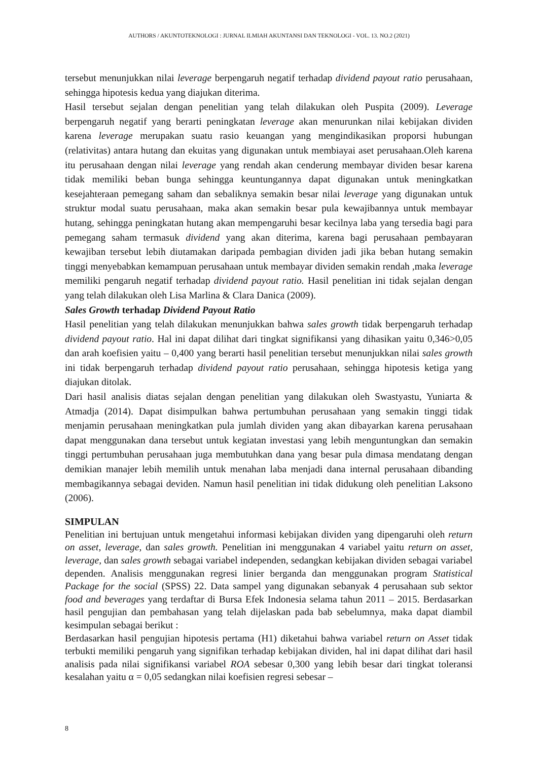AUTHORS / AKUNTOTEKNOLOGI : JURNAL ILMIAH AKUNTANSI DAN TEKNOLOGI - VOL. 13. NO.2 (2021)
tersebut menunjukkan nilai leverage berpengaruh negatif terhadap dividend payout ratio perusahaan, sehingga hipotesis kedua yang diajukan diterima.
Hasil tersebut sejalan dengan penelitian yang telah dilakukan oleh Puspita (2009). Leverage berpengaruh negatif yang berarti peningkatan leverage akan menurunkan nilai kebijakan dividen karena leverage merupakan suatu rasio keuangan yang mengindikasikan proporsi hubungan (relativitas) antara hutang dan ekuitas yang digunakan untuk membiayai aset perusahaan.Oleh karena itu perusahaan dengan nilai leverage yang rendah akan cenderung membayar dividen besar karena tidak memiliki beban bunga sehingga keuntungannya dapat digunakan untuk meningkatkan kesejahteraan pemegang saham dan sebaliknya semakin besar nilai leverage yang digunakan untuk struktur modal suatu perusahaan, maka akan semakin besar pula kewajibannya untuk membayar hutang, sehingga peningkatan hutang akan mempengaruhi besar kecilnya laba yang tersedia bagi para pemegang saham termasuk dividend yang akan diterima, karena bagi perusahaan pembayaran kewajiban tersebut lebih diutamakan daripada pembagian dividen jadi jika beban hutang semakin tinggi menyebabkan kemampuan perusahaan untuk membayar dividen semakin rendah ,maka leverage memiliki pengaruh negatif terhadap dividend payout ratio. Hasil penelitian ini tidak sejalan dengan yang telah dilakukan oleh Lisa Marlina & Clara Danica (2009).
Sales Growth terhadap Dividend Payout Ratio
Hasil penelitian yang telah dilakukan menunjukkan bahwa sales growth tidak berpengaruh terhadap dividend payout ratio. Hal ini dapat dilihat dari tingkat signifikansi yang dihasikan yaitu 0,346>0,05 dan arah koefisien yaitu – 0,400 yang berarti hasil penelitian tersebut menunjukkan nilai sales growth ini tidak berpengaruh terhadap dividend payout ratio perusahaan, sehingga hipotesis ketiga yang diajukan ditolak.
Dari hasil analisis diatas sejalan dengan penelitian yang dilakukan oleh Swastyastu, Yuniarta & Atmadja (2014). Dapat disimpulkan bahwa pertumbuhan perusahaan yang semakin tinggi tidak menjamin perusahaan meningkatkan pula jumlah dividen yang akan dibayarkan karena perusahaan dapat menggunakan dana tersebut untuk kegiatan investasi yang lebih menguntungkan dan semakin tinggi pertumbuhan perusahaan juga membutuhkan dana yang besar pula dimasa mendatang dengan demikian manajer lebih memilih untuk menahan laba menjadi dana internal perusahaan dibanding membagikannya sebagai deviden. Namun hasil penelitian ini tidak didukung oleh penelitian Laksono (2006).
SIMPULAN
Penelitian ini bertujuan untuk mengetahui informasi kebijakan dividen yang dipengaruhi oleh return on asset, leverage, dan sales growth. Penelitian ini menggunakan 4 variabel yaitu return on asset, leverage, dan sales growth sebagai variabel independen, sedangkan kebijakan dividen sebagai variabel dependen. Analisis menggunakan regresi linier berganda dan menggunakan program Statistical Package for the social (SPSS) 22. Data sampel yang digunakan sebanyak 4 perusahaan sub sektor food and beverages yang terdaftar di Bursa Efek Indonesia selama tahun 2011 – 2015. Berdasarkan hasil pengujian dan pembahasan yang telah dijelaskan pada bab sebelumnya, maka dapat diambil kesimpulan sebagai berikut :
Berdasarkan hasil pengujian hipotesis pertama (H1) diketahui bahwa variabel return on Asset tidak terbukti memiliki pengaruh yang signifikan terhadap kebijakan dividen, hal ini dapat dilihat dari hasil analisis pada nilai signifikansi variabel ROA sebesar 0,300 yang lebih besar dari tingkat toleransi kesalahan yaitu α = 0,05 sedangkan nilai koefisien regresi sebesar –
8